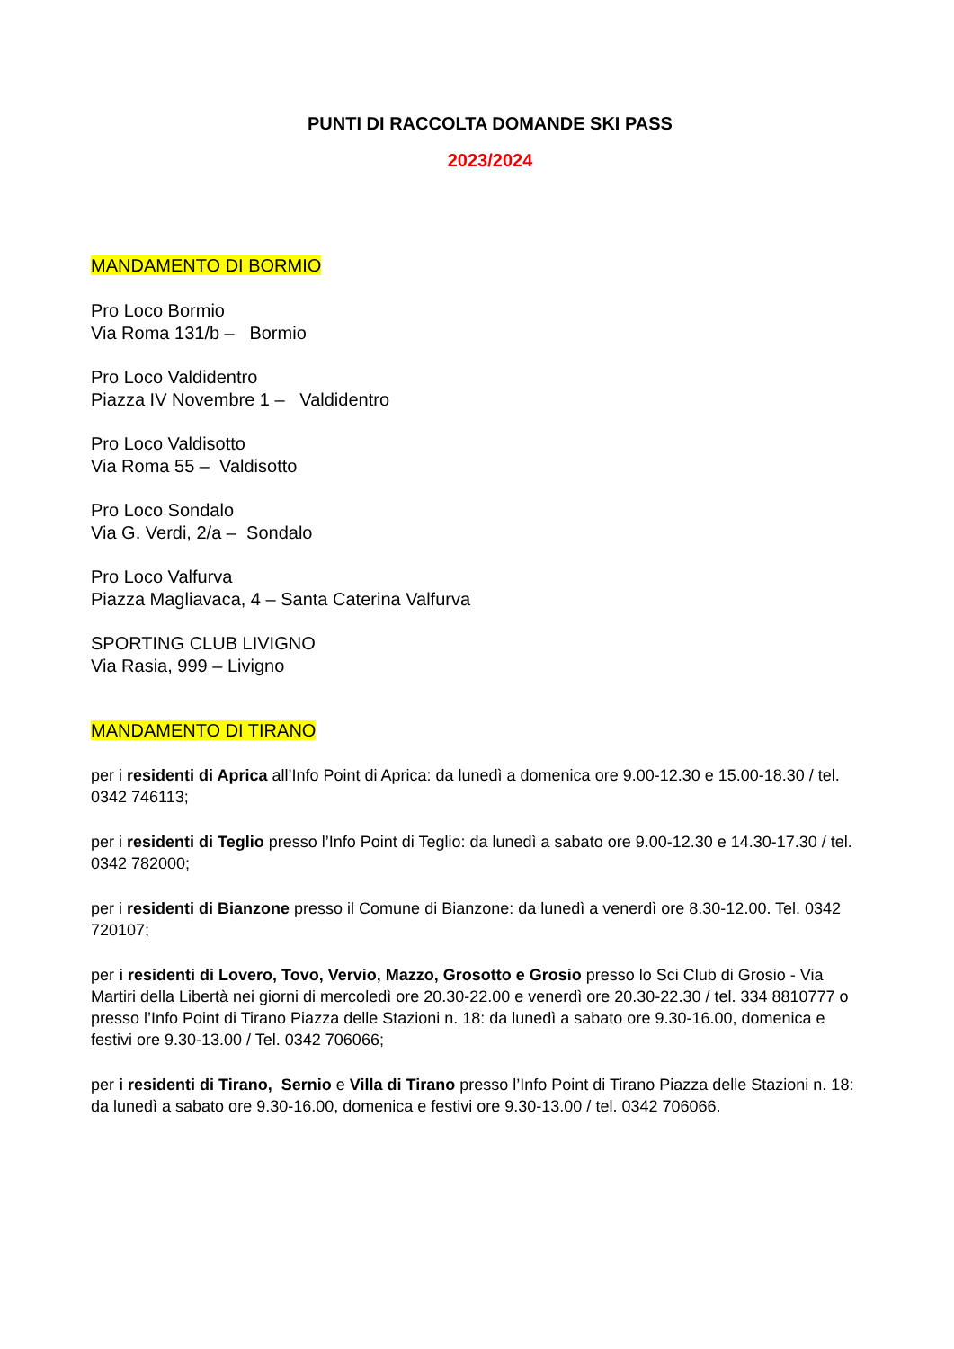PUNTI DI RACCOLTA DOMANDE SKI PASS
2023/2024
MANDAMENTO DI BORMIO
Pro Loco Bormio
Via Roma 131/b – Bormio
Pro Loco Valdidentro
Piazza IV Novembre 1 – Valdidentro
Pro Loco Valdisotto
Via Roma 55 – Valdisotto
Pro Loco Sondalo
Via G. Verdi, 2/a – Sondalo
Pro Loco Valfurva
Piazza Magliavaca, 4 – Santa Caterina Valfurva
SPORTING CLUB LIVIGNO
Via Rasia, 999 – Livigno
MANDAMENTO DI TIRANO
per i residenti di Aprica all’Info Point di Aprica: da lunedì a domenica ore 9.00-12.30 e 15.00-18.30 / tel. 0342 746113;
per i residenti di Teglio presso l’Info Point di Teglio: da lunedì a sabato ore 9.00-12.30 e 14.30-17.30 / tel. 0342 782000;
per i residenti di Bianzone presso il Comune di Bianzone: da lunedì a venerdì ore 8.30-12.00. Tel. 0342 720107;
per i residenti di Lovero, Tovo, Vervio, Mazzo, Grosotto e Grosio presso lo Sci Club di Grosio - Via Martiri della Libertà nei giorni di mercoledì ore 20.30-22.00 e venerdì ore 20.30-22.30 / tel. 334 8810777 o presso l’Info Point di Tirano Piazza delle Stazioni n. 18: da lunedì a sabato ore 9.30-16.00, domenica e festivi ore 9.30-13.00 / Tel. 0342 706066;
per i residenti di Tirano, Sernio e Villa di Tirano presso l’Info Point di Tirano Piazza delle Stazioni n. 18: da lunedì a sabato ore 9.30-16.00, domenica e festivi ore 9.30-13.00 / tel. 0342 706066.